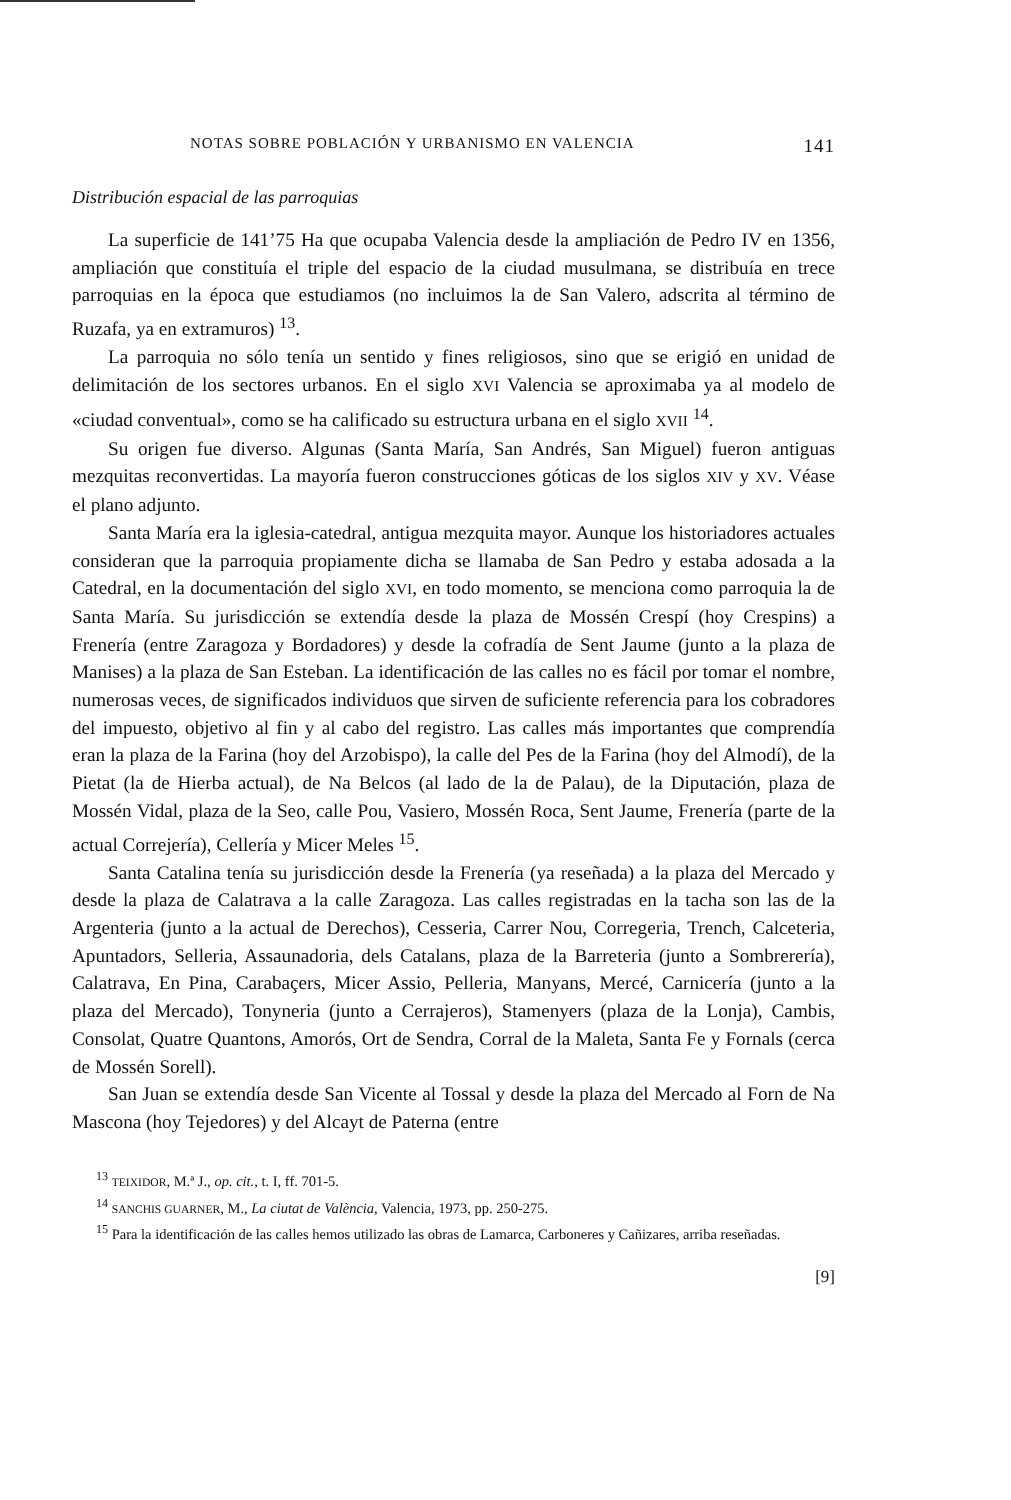NOTAS SOBRE POBLACIÓN Y URBANISMO EN VALENCIA 141
Distribución espacial de las parroquias
La superficie de 141’75 Ha que ocupaba Valencia desde la ampliación de Pedro IV en 1356, ampliación que constituía el triple del espacio de la ciudad musulmana, se distribuía en trece parroquias en la época que estudiamos (no incluimos la de San Valero, adscrita al término de Ruzafa, ya en extramuros) <sup>13</sup>.
La parroquia no sólo tenía un sentido y fines religiosos, sino que se erigió en unidad de delimitación de los sectores urbanos. En el siglo XVI Valencia se aproximaba ya al modelo de «ciudad conventual», como se ha calificado su estructura urbana en el siglo XVII <sup>14</sup>.
Su origen fue diverso. Algunas (Santa María, San Andrés, San Miguel) fueron antiguas mezquitas reconvertidas. La mayoría fueron construcciones góticas de los siglos XIV y XV. Véase el plano adjunto.
Santa María era la iglesia-catedral, antigua mezquita mayor. Aunque los historiadores actuales consideran que la parroquia propiamente dicha se llamaba de San Pedro y estaba adosada a la Catedral, en la documentación del siglo XVI, en todo momento, se menciona como parroquia la de Santa María. Su jurisdicción se extendía desde la plaza de Mossén Crespí (hoy Crespins) a Frenería (entre Zaragoza y Bordadores) y desde la cofradía de Sent Jaume (junto a la plaza de Manises) a la plaza de San Esteban. La identificación de las calles no es fácil por tomar el nombre, numerosas veces, de significados individuos que sirven de suficiente referencia para los cobradores del impuesto, objetivo al fin y al cabo del registro. Las calles más importantes que comprendía eran la plaza de la Farina (hoy del Arzobispo), la calle del Pes de la Farina (hoy del Almodí), de la Pietat (la de Hierba actual), de Na Belcos (al lado de la de Palau), de la Diputación, plaza de Mossén Vidal, plaza de la Seo, calle Pou, Vasiero, Mossén Roca, Sent Jaume, Frenería (parte de la actual Correjería), Cellería y Micer Meles <sup>15</sup>.
Santa Catalina tenía su jurisdicción desde la Frenería (ya reseñada) a la plaza del Mercado y desde la plaza de Calatrava a la calle Zaragoza. Las calles registradas en la tacha son las de la Argenteria (junto a la actual de Derechos), Cesseria, Carrer Nou, Corregeria, Trench, Calceteria, Apuntadors, Selleria, Assaunadoria, dels Catalans, plaza de la Barreteria (junto a Sombrerería), Calatrava, En Pina, Carabaçers, Micer Assio, Pelleria, Manyans, Mercé, Carnicería (junto a la plaza del Mercado), Tonyneria (junto a Cerrajeros), Stamenyers (plaza de la Lonja), Cambis, Consolat, Quatre Quantons, Amorós, Ort de Sendra, Corral de la Maleta, Santa Fe y Fornals (cerca de Mossén Sorell).
San Juan se extendía desde San Vicente al Tossal y desde la plaza del Mercado al Forn de Na Mascona (hoy Tejedores) y del Alcayt de Paterna (entre
<sup>13</sup> TEIXIDOR, M.ª J., op. cit., t. I, ff. 701-5.
<sup>14</sup> SANCHIS GUARNER, M., La ciutat de València, Valencia, 1973, pp. 250-275.
<sup>15</sup> Para la identificación de las calles hemos utilizado las obras de Lamarca, Carboneres y Cañizares, arriba reseñadas.
[9]